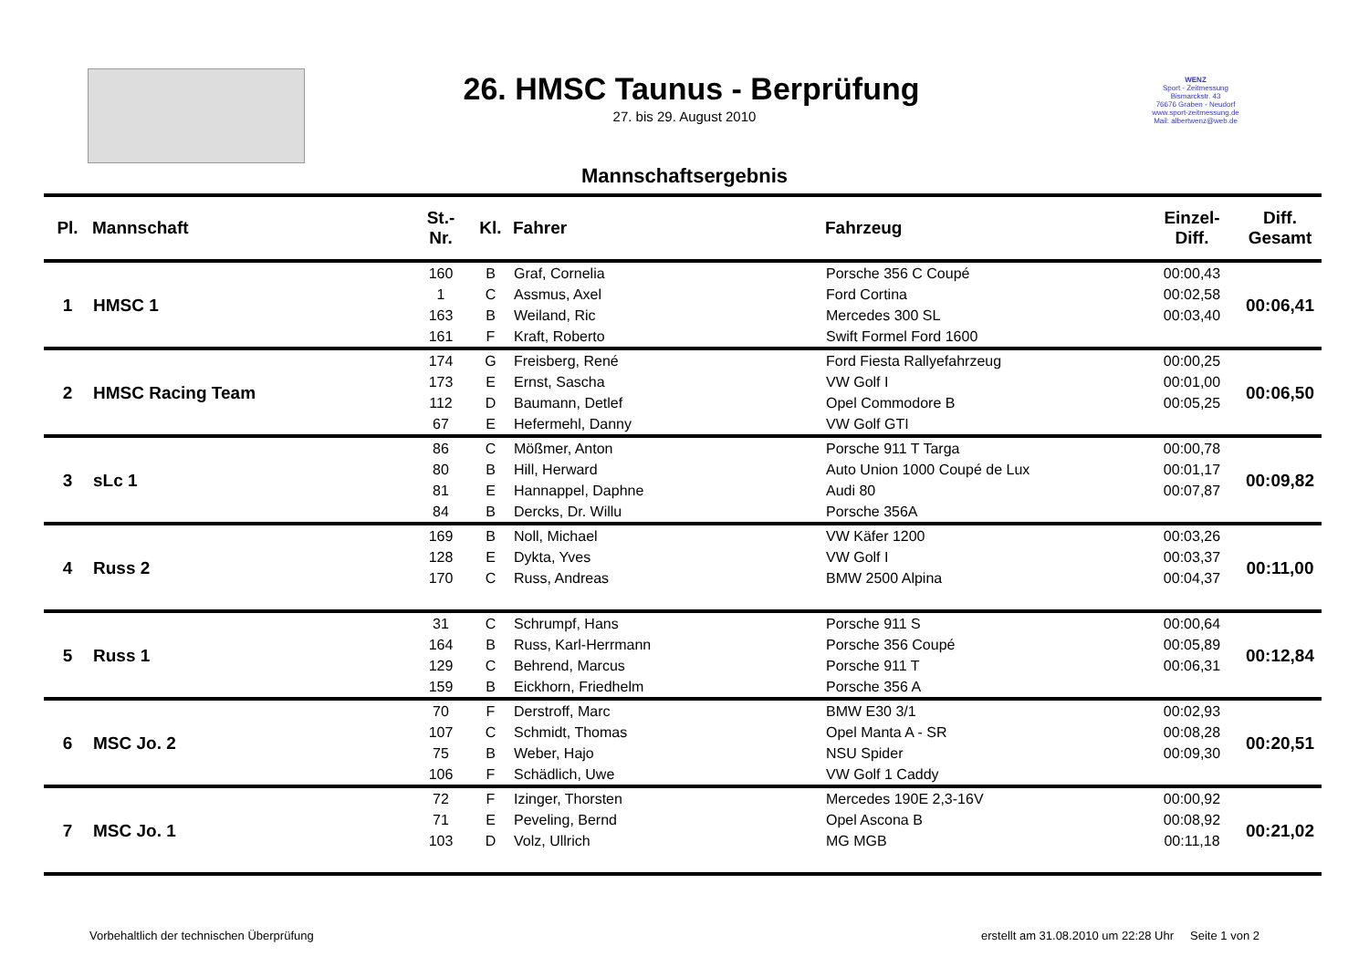26. HMSC Taunus - Berprüfung
27. bis 29. August 2010
WENZ
Sport - Zeitmessung
Bismarckstr. 43
76676 Graben - Neudorf
www.sport-zeitmessung.de
Mail: albertwenz@web.de
Mannschaftsergebnis
| Pl. | Mannschaft | St.- Nr. | Kl. | Fahrer | Fahrzeug | Einzel- Diff. | Diff. Gesamt |
| --- | --- | --- | --- | --- | --- | --- | --- |
| 1 | HMSC 1 | 160 | B | Graf, Cornelia | Porsche 356 C Coupé | 00:00,43 | 00:06,41 |
| | | 1 | C | Assmus, Axel | Ford Cortina | 00:02,58 | |
| | | 163 | B | Weiland, Ric | Mercedes 300 SL | 00:03,40 | |
| | | 161 | F | Kraft, Roberto | Swift Formel Ford 1600 | | |
| 2 | HMSC Racing Team | 174 | G | Freisberg, René | Ford Fiesta Rallyefahrzeug | 00:00,25 | 00:06,50 |
| | | 173 | E | Ernst, Sascha | VW Golf I | 00:01,00 | |
| | | 112 | D | Baumann, Detlef | Opel Commodore B | 00:05,25 | |
| | | 67 | E | Hefermehl, Danny | VW Golf GTI | | |
| 3 | sLc 1 | 86 | C | Mößmer, Anton | Porsche 911 T Targa | 00:00,78 | 00:09,82 |
| | | 80 | B | Hill, Herward | Auto Union 1000 Coupé de Lux | 00:01,17 | |
| | | 81 | E | Hannappel, Daphne | Audi 80 | 00:07,87 | |
| | | 84 | B | Dercks, Dr. Willu | Porsche 356A | | |
| 4 | Russ 2 | 169 | B | Noll, Michael | VW Käfer 1200 | 00:03,26 | 00:11,00 |
| | | 128 | E | Dykta, Yves | VW Golf I | 00:03,37 | |
| | | 170 | C | Russ, Andreas | BMW 2500 Alpina | 00:04,37 | |
| 5 | Russ 1 | 31 | C | Schrumpf, Hans | Porsche 911 S | 00:00,64 | 00:12,84 |
| | | 164 | B | Russ, Karl-Herrmann | Porsche 356 Coupé | 00:05,89 | |
| | | 129 | C | Behrend, Marcus | Porsche 911 T | 00:06,31 | |
| | | 159 | B | Eickhorn, Friedhelm | Porsche 356 A | | |
| 6 | MSC Jo. 2 | 70 | F | Derstroff, Marc | BMW E30 3/1 | 00:02,93 | 00:20,51 |
| | | 107 | C | Schmidt, Thomas | Opel Manta A - SR | 00:08,28 | |
| | | 75 | B | Weber, Hajo | NSU Spider | 00:09,30 | |
| | | 106 | F | Schädlich, Uwe | VW Golf 1 Caddy | | |
| 7 | MSC Jo. 1 | 72 | F | Izinger, Thorsten | Mercedes 190E 2,3-16V | 00:00,92 | 00:21,02 |
| | | 71 | E | Peveling, Bernd | Opel Ascona B | 00:08,92 | |
| | | 103 | D | Volz, Ullrich | MG MGB | 00:11,18 | |
Vorbehaltlich der technischen Überprüfung
erstellt am 31.08.2010 um 22:28 Uhr Seite 1 von 2